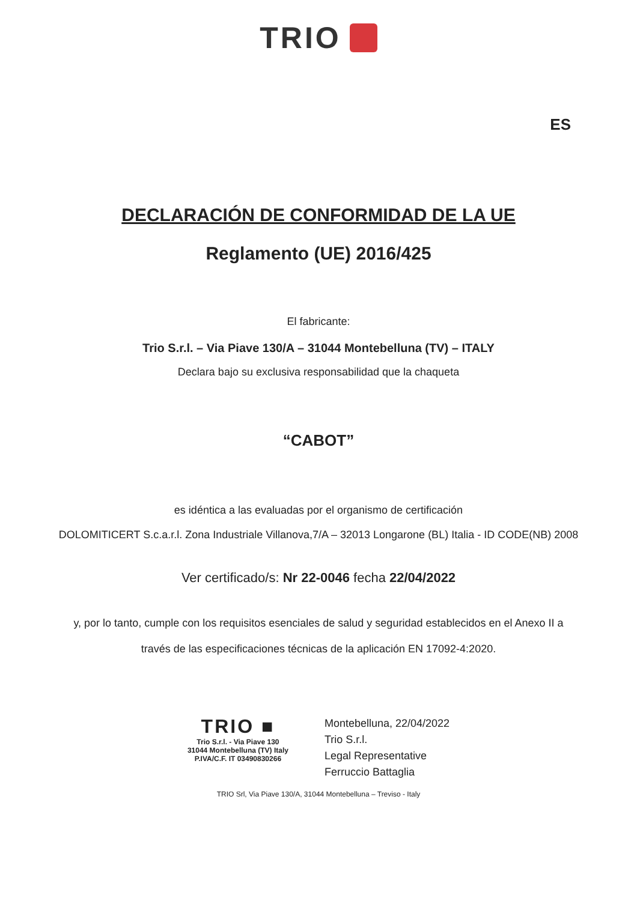TRIO
ES
DECLARACIÓN DE CONFORMIDAD DE LA UE
Reglamento (UE) 2016/425
El fabricante:
Trio S.r.l. – Via Piave 130/A – 31044 Montebelluna (TV) – ITALY
Declara bajo su exclusiva responsabilidad que la chaqueta
“CABOT”
es idéntica a las evaluadas por el organismo de certificación
DOLOMITICERT S.c.a.r.l. Zona Industriale Villanova,7/A – 32013 Longarone (BL) Italia - ID CODE(NB) 2008
Ver certificado/s: Nr 22-0046 fecha 22/04/2022
y, por lo tanto, cumple con los requisitos esenciales de salud y seguridad establecidos en el Anexo II a
través de las especificaciones técnicas de la aplicación EN 17092-4:2020.
TRIO ■
Trio S.r.l. - Via Piave 130
31044 Montebelluna (TV) Italy
P.IVA/C.F. IT 03490830266
Montebelluna, 22/04/2022
Trio S.r.l.
Legal Representative
Ferruccio Battaglia
TRIO Srl, Via Piave 130/A, 31044 Montebelluna – Treviso - Italy